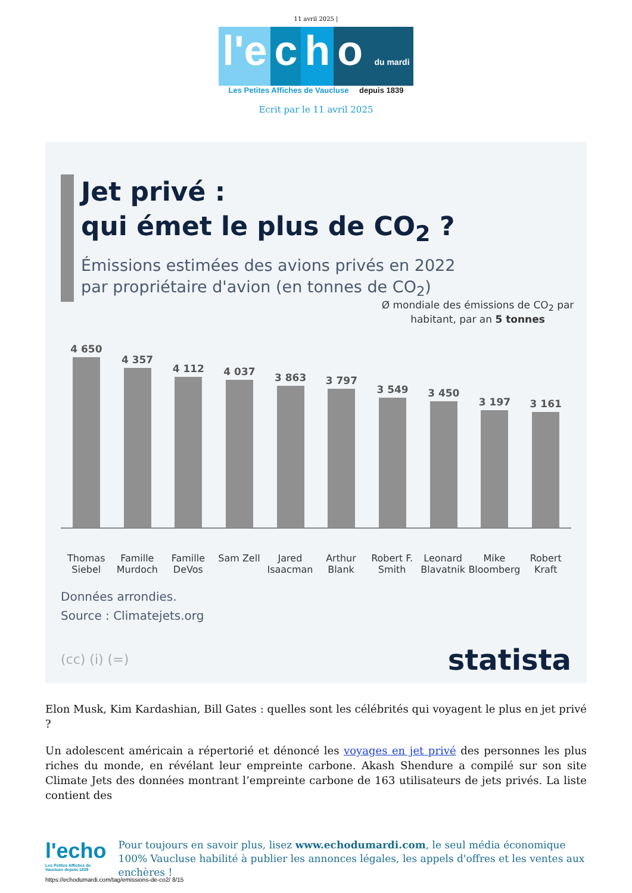11 avril 2025 |
l'e c h o du mardi
Les Petites Affiches de Vaucluse depuis 1839
Ecrit par le 11 avril 2025
Jet privé :
qui émet le plus de CO<sub>2</sub> ?
Émissions estimées des avions privés en 2022
par propriétaire d'avion (en tonnes de CO<sub>2</sub>)
Ø mondiale des émissions de CO<sub>2</sub> par habitant, par an 5 tonnes
4 650
4 357
4 112
4 037
3 863
3 797
3 549
3 450
3 197
3 161
Thomas Siebel Famille Murdoch Famille DeVos Sam Zell Jared Isaacman Arthur Blank Robert F. Smith Leonard Blavatnik Mike Bloomberg Robert Kraft
Données arrondies.
Source : Climatejets.org
(cc) (i) (=) statista
Elon Musk, Kim Kardashian, Bill Gates : quelles sont les célébrités qui voyagent le plus en jet privé ?
Un adolescent américain a répertorié et dénoncé les voyages en jet privé des personnes les plus riches du monde, en révélant leur empreinte carbone. Akash Shendure a compilé sur son site Climate Jets des données montrant l’empreinte carbone de 163 utilisateurs de jets privés. La liste contient des
l'echo
Les Petites Affiches de Vaucluse depuis 1839
Pour toujours en savoir plus, lisez www.echodumardi.com, le seul média économique 100% Vaucluse habilité à publier les annonces légales, les appels d'offres et les ventes aux enchères !
https://echodumardi.com/tag/emissions-de-co2/ 8/15